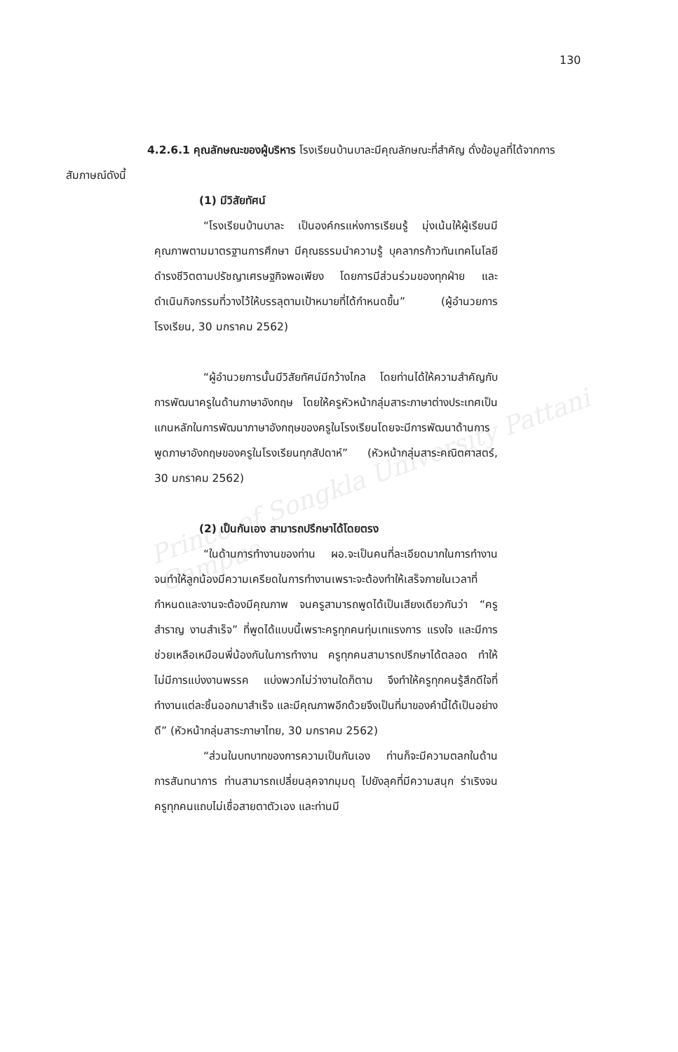130
Prince of Songkla University Pattani Campus
4.2.6.1 คุณลักษณะของผู้บริหาร โรงเรียนบ้านบาละมีคุณลักษณะที่สำคัญ ดั่งข้อมูลที่ได้จากการสัมภาษณ์ดังนี้
(1) มีวิสัยทัศน์
“โรงเรียนบ้านบาละ เป็นองค์กรแห่งการเรียนรู้ มุ่งเน้นให้ผู้เรียนมีคุณภาพตามมาตรฐานการศึกษา มีคุณธรรมนำความรู้ บุคลากรก้าวทันเทคโนโลยี ดำรงชีวิตตามปรัชญาเศรษฐกิจพอเพียง โดยการมีส่วนร่วมของทุกฝ่าย และดำเนินกิจกรรมที่วางไว้ให้บรรลุตามเป้าหมายที่ได้กำหนดขึ้น” (ผู้อำนวยการโรงเรียน, 30 มกราคม 2562)
“ผู้อำนวยการนั้นมีวิสัยทัศน์มีกว้างไกล โดยท่านได้ให้ความสำคัญกับการพัฒนาครูในด้านภาษาอังกฤษ โดยให้ครูหัวหน้ากลุ่มสาระภาษาต่างประเทศเป็นแกนหลักในการพัฒนาภาษาอังกฤษของครูในโรงเรียนโดยจะมีการพัฒนาด้านการพูดภาษาอังกฤษของครูในโรงเรียนทุกสัปดาห์” (หัวหน้ากลุ่มสาระคณิตศาสตร์, 30 มกราคม 2562)
(2) เป็นกันเอง สามารถปรึกษาได้โดยตรง
“ในด้านการทำงานของท่าน ผอ.จะเป็นคนที่ละเอียดมากในการทำงาน จนทำให้ลูกน้องมีความเครียดในการทำงานเพราะจะต้องทำให้เสร็จภายในเวลาที่กำหนดและงานจะต้องมีคุณภาพ จนครูสามารถพูดได้เป็นเสียงเดียวกันว่า “ครูสำราญ งานสำเร็จ” ที่พูดได้แบบนี้เพราะครูทุกคนทุ่มเทแรงการ แรงใจ และมีการช่วยเหลือเหมือนพี่น้องกันในการทำงาน ครูทุกคนสามารถปรึกษาได้ตลอด ทำให้ไม่มีการแบ่งงานพรรค แบ่งพวกไม่ว่างานใดก็ตาม จึงทำให้ครูทุกคนรู้สึกดีใจที่ทำงานแต่ละชิ้นออกมาสำเร็จ และมีคุณภาพอีกด้วยจึงเป็นที่มาของคำนี้ได้เป็นอย่างดี” (หัวหน้ากลุ่มสาระภาษาไทย, 30 มกราคม 2562)
“ส่วนในบทบาทของการความเป็นกันเอง ท่านก็จะมีความตลกในด้านการสันทนาการ ท่านสามารถเปลี่ยนลุคจากมุมดุ ไปยังลุคที่มีความสนุก ร่าเริงจนครูทุกคนแถบไม่เชื่อสายตาตัวเอง และท่านมี